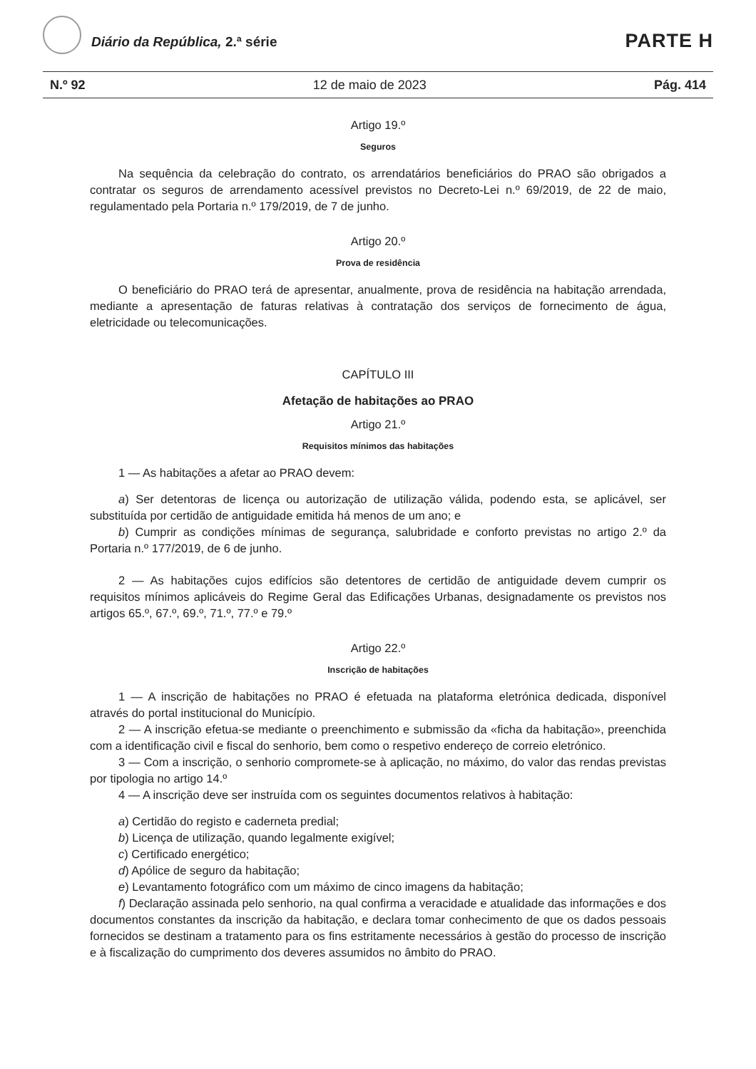Diário da República, 2.ª série PARTE H
N.º 92 12 de maio de 2023 Pág. 414
Artigo 19.º
Seguros
Na sequência da celebração do contrato, os arrendatários beneficiários do PRAO são obrigados a contratar os seguros de arrendamento acessível previstos no Decreto-Lei n.º 69/2019, de 22 de maio, regulamentado pela Portaria n.º 179/2019, de 7 de junho.
Artigo 20.º
Prova de residência
O beneficiário do PRAO terá de apresentar, anualmente, prova de residência na habitação arrendada, mediante a apresentação de faturas relativas à contratação dos serviços de fornecimento de água, eletricidade ou telecomunicações.
CAPÍTULO III
Afetação de habitações ao PRAO
Artigo 21.º
Requisitos mínimos das habitações
1 — As habitações a afetar ao PRAO devem:
a) Ser detentoras de licença ou autorização de utilização válida, podendo esta, se aplicável, ser substituída por certidão de antiguidade emitida há menos de um ano; e
b) Cumprir as condições mínimas de segurança, salubridade e conforto previstas no artigo 2.º da Portaria n.º 177/2019, de 6 de junho.
2 — As habitações cujos edifícios são detentores de certidão de antiguidade devem cumprir os requisitos mínimos aplicáveis do Regime Geral das Edificações Urbanas, designadamente os previstos nos artigos 65.º, 67.º, 69.º, 71.º, 77.º e 79.º
Artigo 22.º
Inscrição de habitações
1 — A inscrição de habitações no PRAO é efetuada na plataforma eletrónica dedicada, disponível através do portal institucional do Município.
2 — A inscrição efetua-se mediante o preenchimento e submissão da «ficha da habitação», preenchida com a identificação civil e fiscal do senhorio, bem como o respetivo endereço de correio eletrónico.
3 — Com a inscrição, o senhorio compromete-se à aplicação, no máximo, do valor das rendas previstas por tipologia no artigo 14.º
4 — A inscrição deve ser instruída com os seguintes documentos relativos à habitação:
a) Certidão do registo e caderneta predial;
b) Licença de utilização, quando legalmente exigível;
c) Certificado energético;
d) Apólice de seguro da habitação;
e) Levantamento fotográfico com um máximo de cinco imagens da habitação;
f) Declaração assinada pelo senhorio, na qual confirma a veracidade e atualidade das informações e dos documentos constantes da inscrição da habitação, e declara tomar conhecimento de que os dados pessoais fornecidos se destinam a tratamento para os fins estritamente necessários à gestão do processo de inscrição e à fiscalização do cumprimento dos deveres assumidos no âmbito do PRAO.